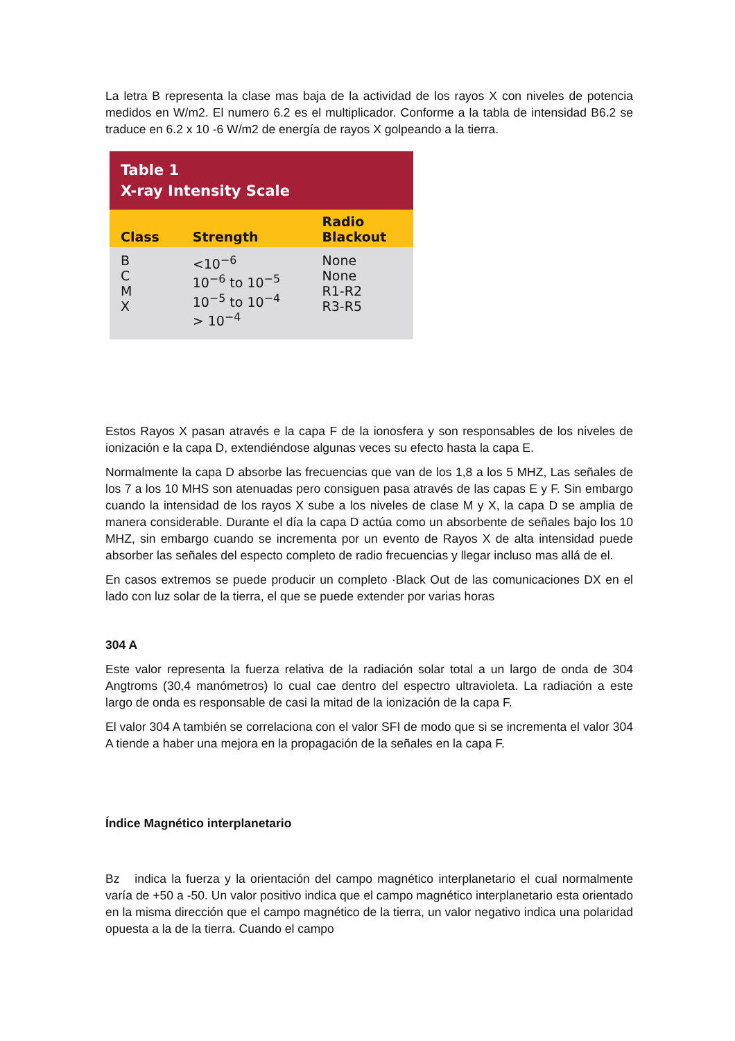La letra B representa la clase mas baja de la actividad de los rayos X con niveles de potencia medidos en W/m2. El numero 6.2 es el multiplicador. Conforme a la tabla de intensidad B6.2 se traduce en 6.2 x 10 -6 W/m2 de energía de rayos X golpeando a la tierra.
| Table 1 X-ray Intensity Scale | | |
| --- | --- | --- |
| Class | Strength | Radio Blackout |
| B C M X | <10<sup>−6</sup> 10<sup>−6</sup> to 10<sup>−5</sup> 10<sup>−5</sup> to 10<sup>−4</sup> > 10<sup>−4</sup> | None None R1-R2 R3-R5 |
Estos Rayos X pasan através e la capa F de la ionosfera y son responsables de los niveles de ionización e la capa D, extendiéndose algunas veces su efecto hasta la capa E.
Normalmente la capa D absorbe las frecuencias que van de los 1,8 a los 5 MHZ, Las señales de los 7 a los 10 MHS son atenuadas pero consiguen pasa através de las capas E y F. Sin embargo cuando la intensidad de los rayos X sube a los niveles de clase M y X, la capa D se amplia de manera considerable. Durante el día la capa D actúa como un absorbente de señales bajo los 10 MHZ, sin embargo cuando se incrementa por un evento de Rayos X de alta intensidad puede absorber las señales del especto completo de radio frecuencias y llegar incluso mas allá de el.
En casos extremos se puede producir un completo ·Black Out de las comunicaciones DX en el lado con luz solar de la tierra, el que se puede extender por varias horas
304 A
Este valor representa la fuerza relativa de la radiación solar total a un largo de onda de 304 Angtroms (30,4 manómetros) lo cual cae dentro del espectro ultravioleta. La radiación a este largo de onda es responsable de casi la mitad de la ionización de la capa F.
El valor 304 A también se correlaciona con el valor SFI de modo que si se incrementa el valor 304 A tiende a haber una mejora en la propagación de la señales en la capa F.
Índice Magnético interplanetario
Bz indica la fuerza y la orientación del campo magnético interplanetario el cual normalmente varía de +50 a -50. Un valor positivo indica que el campo magnético interplanetario esta orientado en la misma dirección que el campo magnético de la tierra, un valor negativo indica una polaridad opuesta a la de la tierra. Cuando el campo